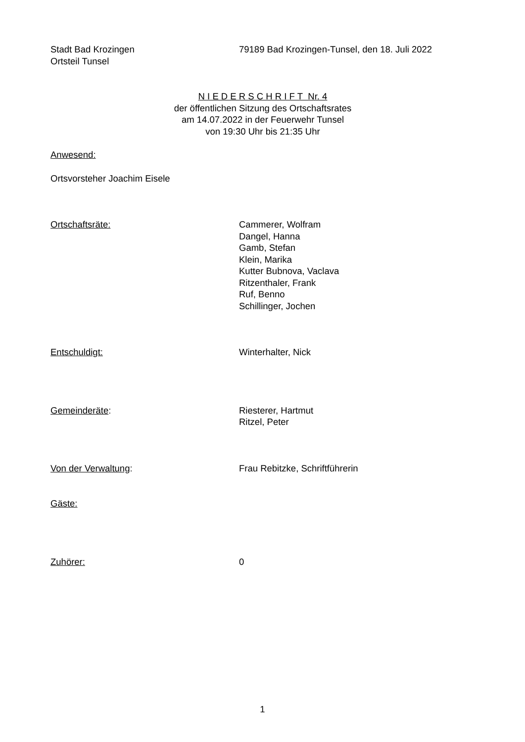Stadt Bad Krozingen
Ortsteil Tunsel
79189 Bad Krozingen-Tunsel, den 18. Juli 2022
N I E D E R S C H R I F T Nr. 4
der öffentlichen Sitzung des Ortschaftsrates
am 14.07.2022 in der Feuerwehr Tunsel
von 19:30 Uhr bis 21:35 Uhr
Anwesend:
Ortsvorsteher Joachim Eisele
Ortschaftsräte: Cammerer, Wolfram
Dangel, Hanna
Gamb, Stefan
Klein, Marika
Kutter Bubnova, Vaclava
Ritzenthaler, Frank
Ruf, Benno
Schillinger, Jochen
Entschuldigt: Winterhalter, Nick
Gemeinderäte: Riesterer, Hartmut
Ritzel, Peter
Von der Verwaltung: Frau Rebitzke, Schriftführerin
Gäste:
Zuhörer: 0
1